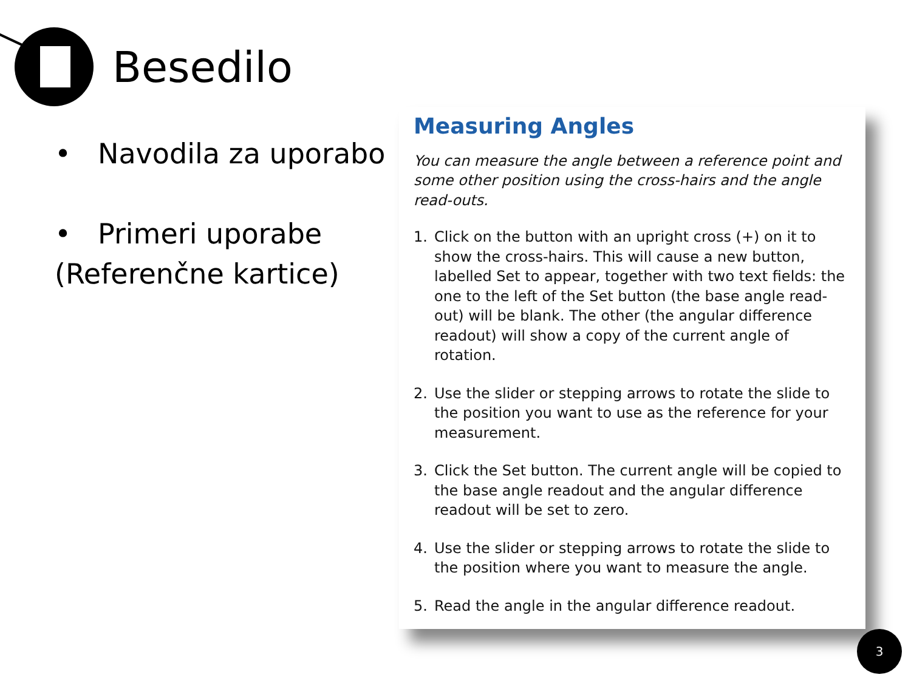Besedilo
• Navodila za uporabo
• Primeri uporabe (Referenčne kartice)
Measuring Angles
You can measure the angle between a reference point and some other position using the cross-hairs and the angle read-outs.
1. Click on the button with an upright cross (+) on it to show the cross-hairs. This will cause a new button, labelled Set to appear, together with two text fields: the one to the left of the Set button (the base angle read-out) will be blank. The other (the angular difference readout) will show a copy of the current angle of rotation.
2. Use the slider or stepping arrows to rotate the slide to the position you want to use as the reference for your measurement.
3. Click the Set button. The current angle will be copied to the base angle readout and the angular difference readout will be set to zero.
4. Use the slider or stepping arrows to rotate the slide to the position where you want to measure the angle.
5. Read the angle in the angular difference readout.
3